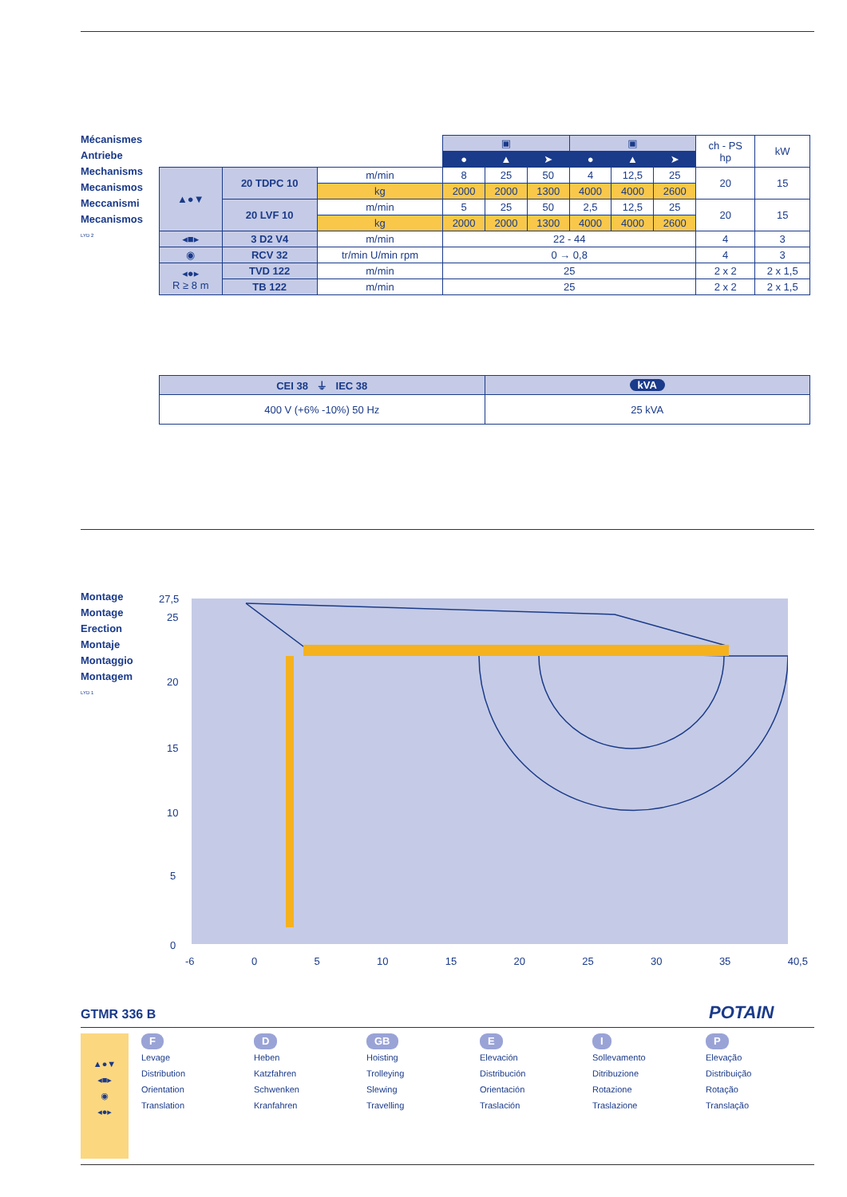Mécanismes
Antriebe
Mechanisms
Mecanismos
Meccanismi
Mecanismos
LYD 2
| | | | ▣ | | | ▣ | | | ch - PS hp | kW |
| | | | ● | ▲ | ➤ | ● | ▲ | ➤ | | |
| ▲●▼ | 20 TDPC 10 | m/min | 8 | 25 | 50 | 4 | 12,5 | 25 | 20 | 15 |
| | | kg | 2000 | 2000 | 1300 | 4000 | 4000 | 2600 | | |
| | 20 LVF 10 | m/min | 5 | 25 | 50 | 2,5 | 12,5 | 25 | 20 | 15 |
| | | kg | 2000 | 2000 | 1300 | 4000 | 4000 | 2600 | | |
| ◂■▸ | 3 D2 V4 | m/min | 22 - 44 | | | | | | 4 | 3 |
| ◉ | RCV 32 | tr/min U/min rpm | 0 → 0,8 | | | | | | 4 | 3 |
| ◂●▸ R ≥ 8 m | TVD 122 | m/min | 25 | | | | | | 2 x 2 | 2 x 1,5 |
| | TB 122 | m/min | 25 | | | | | | 2 x 2 | 2 x 1,5 |
| CEI 38 ⏚ IEC 38 | kVA |
| 400 V (+6% -10%) 50 Hz | 25 kVA |
Montage
Montage
Erection
Montaje
Montaggio
Montagem
LYD 1
27,5
25
20
15
10
5
0
-6 0 5 10 15 20 25 30 35 40,5
GTMR 336 B POTAIN
▲●▼
◂■▸
◉
◂●▸
F
Levage
Distribution
Orientation
Translation
D
Heben
Katzfahren
Schwenken
Kranfahren
GB
Hoisting
Trolleying
Slewing
Travelling
E
Elevación
Distribución
Orientación
Traslación
I
Sollevamento
Ditribuzione
Rotazione
Traslazione
P
Elevação
Distribuição
Rotação
Translação